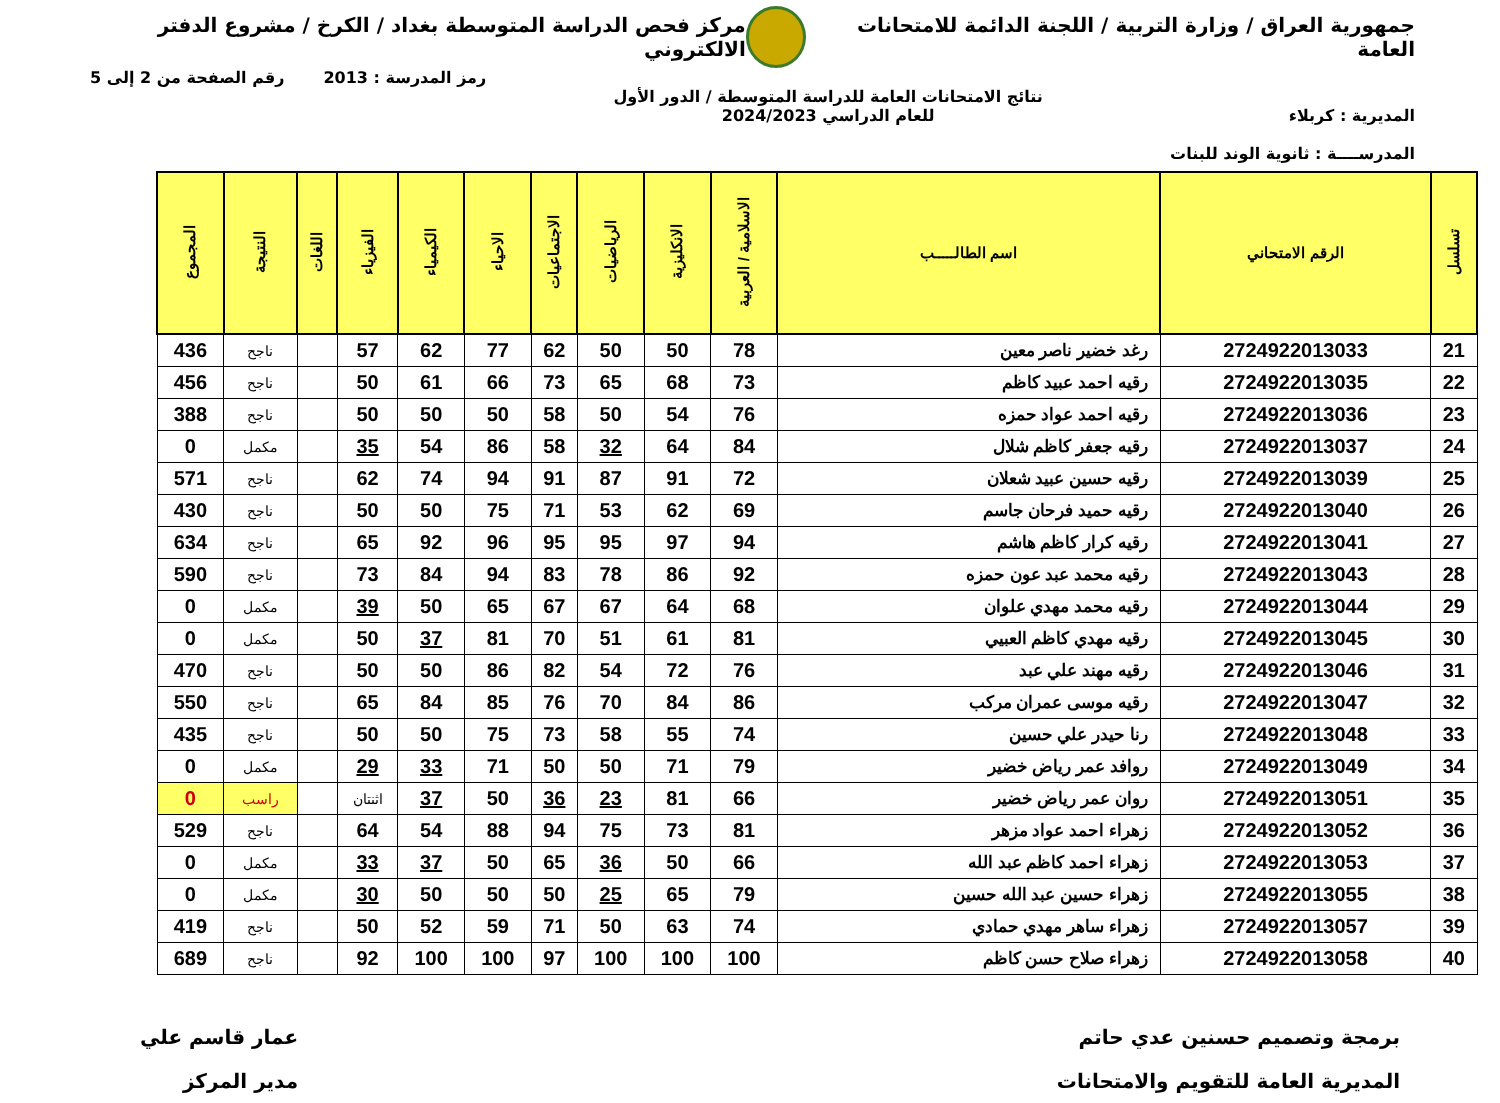جمهورية العراق / وزارة التربية / اللجنة الدائمة للامتحانات العامة
مركز فحص الدراسة المتوسطة بغداد / الكرخ / مشروع الدفتر الالكتروني
المديرية : كربلاء
المدرســــة : ثانوية الوند للبنات
نتائج الامتحانات العامة للدراسة المتوسطة / الدور الأول
للعام الدراسي 2024/2023
رمز المدرسة : 2013 رقم الصفحة من 2 إلى 5
| تسلسل | الرقم الامتحاني | اسم الطالـــــب | الاسلامية / العربية | الانكليزية | الرياضيات | الاجتماعيات | الاحياء | الكيمياء | الفيزياء | اللغات | النتيجة | المجموع |
| --- | --- | --- | --- | --- | --- | --- | --- | --- | --- | --- | --- | --- |
| 21 | 2724922013033 | رغد خضير ناصر معين | 78 | 50 | 50 | 62 | 77 | 62 | 57 | | ناجح | 436 |
| 22 | 2724922013035 | رقيه احمد عبيد كاظم | 73 | 68 | 65 | 73 | 66 | 61 | 50 | | ناجح | 456 |
| 23 | 2724922013036 | رقيه احمد عواد حمزه | 76 | 54 | 50 | 58 | 50 | 50 | 50 | | ناجح | 388 |
| 24 | 2724922013037 | رقيه جعفر كاظم شلال | 84 | 64 | 32 | 58 | 86 | 54 | 35 | | مكمل | 0 |
| 25 | 2724922013039 | رقيه حسين عبيد شعلان | 72 | 91 | 87 | 91 | 94 | 74 | 62 | | ناجح | 571 |
| 26 | 2724922013040 | رقيه حميد فرحان جاسم | 69 | 62 | 53 | 71 | 75 | 50 | 50 | | ناجح | 430 |
| 27 | 2724922013041 | رقيه كرار كاظم هاشم | 94 | 97 | 95 | 95 | 96 | 92 | 65 | | ناجح | 634 |
| 28 | 2724922013043 | رقيه محمد عبد عون حمزه | 92 | 86 | 78 | 83 | 94 | 84 | 73 | | ناجح | 590 |
| 29 | 2724922013044 | رقيه محمد مهدي علوان | 68 | 64 | 67 | 67 | 65 | 50 | 39 | | مكمل | 0 |
| 30 | 2724922013045 | رقيه مهدي كاظم العبيي | 81 | 61 | 51 | 70 | 81 | 37 | 50 | | مكمل | 0 |
| 31 | 2724922013046 | رقيه مهند علي عبد | 76 | 72 | 54 | 82 | 86 | 50 | 50 | | ناجح | 470 |
| 32 | 2724922013047 | رقيه موسى عمران مركب | 86 | 84 | 70 | 76 | 85 | 84 | 65 | | ناجح | 550 |
| 33 | 2724922013048 | رنا حيدر علي حسين | 74 | 55 | 58 | 73 | 75 | 50 | 50 | | ناجح | 435 |
| 34 | 2724922013049 | روافد عمر رياض خضير | 79 | 71 | 50 | 50 | 71 | 33 | 29 | | مكمل | 0 |
| 35 | 2724922013051 | روان عمر رياض خضير | 66 | 81 | 23 | 36 | 50 | 37 | اثنتان | | راسب | 0 |
| 36 | 2724922013052 | زهراء احمد عواد مزهر | 81 | 73 | 75 | 94 | 88 | 54 | 64 | | ناجح | 529 |
| 37 | 2724922013053 | زهراء احمد كاظم عبد الله | 66 | 50 | 36 | 65 | 50 | 37 | 33 | | مكمل | 0 |
| 38 | 2724922013055 | زهراء حسين عبد الله حسين | 79 | 65 | 25 | 50 | 50 | 50 | 30 | | مكمل | 0 |
| 39 | 2724922013057 | زهراء ساهر مهدي حمادي | 74 | 63 | 50 | 71 | 59 | 52 | 50 | | ناجح | 419 |
| 40 | 2724922013058 | زهراء صلاح حسن كاظم | 100 | 100 | 100 | 97 | 100 | 100 | 92 | | ناجح | 689 |
برمجة وتصميم حسنين عدي حاتم
المديرية العامة للتقويم والامتحانات
عمار قاسم علي
مدير المركز